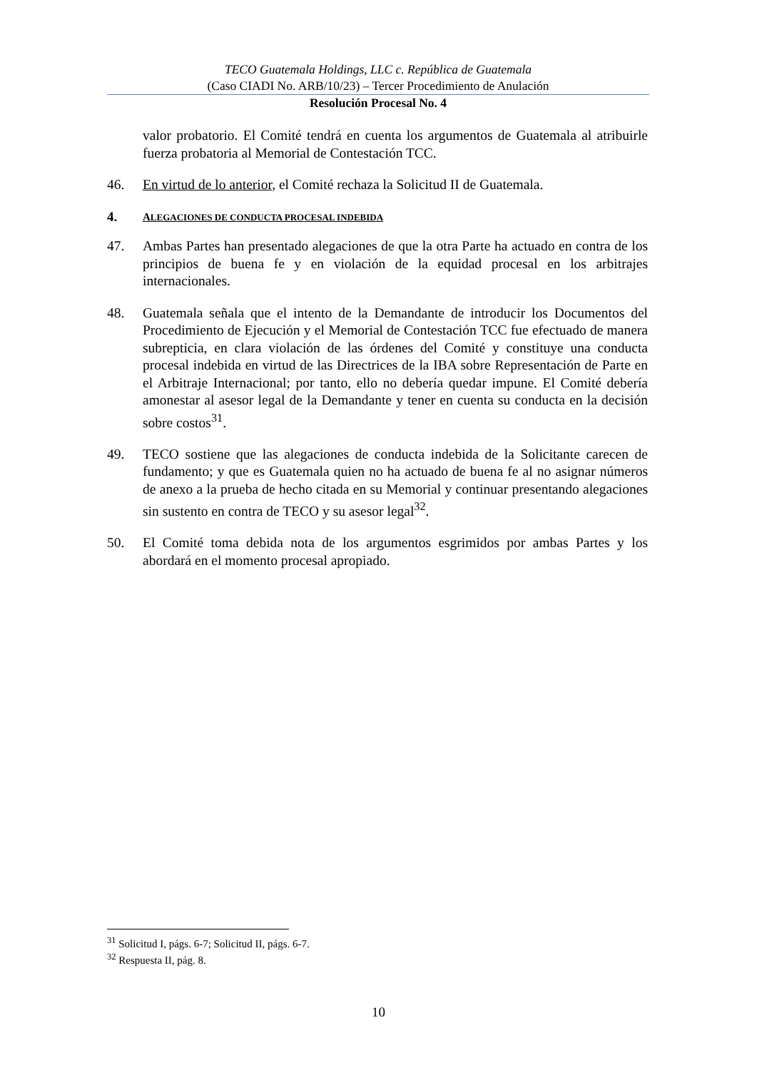TECO Guatemala Holdings, LLC c. República de Guatemala
(Caso CIADI No. ARB/10/23) – Tercer Procedimiento de Anulación
Resolución Procesal No. 4
valor probatorio. El Comité tendrá en cuenta los argumentos de Guatemala al atribuirle fuerza probatoria al Memorial de Contestación TCC.
46. En virtud de lo anterior, el Comité rechaza la Solicitud II de Guatemala.
4. ALEGACIONES DE CONDUCTA PROCESAL INDEBIDA
47. Ambas Partes han presentado alegaciones de que la otra Parte ha actuado en contra de los principios de buena fe y en violación de la equidad procesal en los arbitrajes internacionales.
48. Guatemala señala que el intento de la Demandante de introducir los Documentos del Procedimiento de Ejecución y el Memorial de Contestación TCC fue efectuado de manera subrepticia, en clara violación de las órdenes del Comité y constituye una conducta procesal indebida en virtud de las Directrices de la IBA sobre Representación de Parte en el Arbitraje Internacional; por tanto, ello no debería quedar impune. El Comité debería amonestar al asesor legal de la Demandante y tener en cuenta su conducta en la decisión sobre costos<sup>31</sup>.
49. TECO sostiene que las alegaciones de conducta indebida de la Solicitante carecen de fundamento; y que es Guatemala quien no ha actuado de buena fe al no asignar números de anexo a la prueba de hecho citada en su Memorial y continuar presentando alegaciones sin sustento en contra de TECO y su asesor legal<sup>32</sup>.
50. El Comité toma debida nota de los argumentos esgrimidos por ambas Partes y los abordará en el momento procesal apropiado.
<sup>31</sup> Solicitud I, págs. 6-7; Solicitud II, págs. 6-7.
<sup>32</sup> Respuesta II, pág. 8.
10